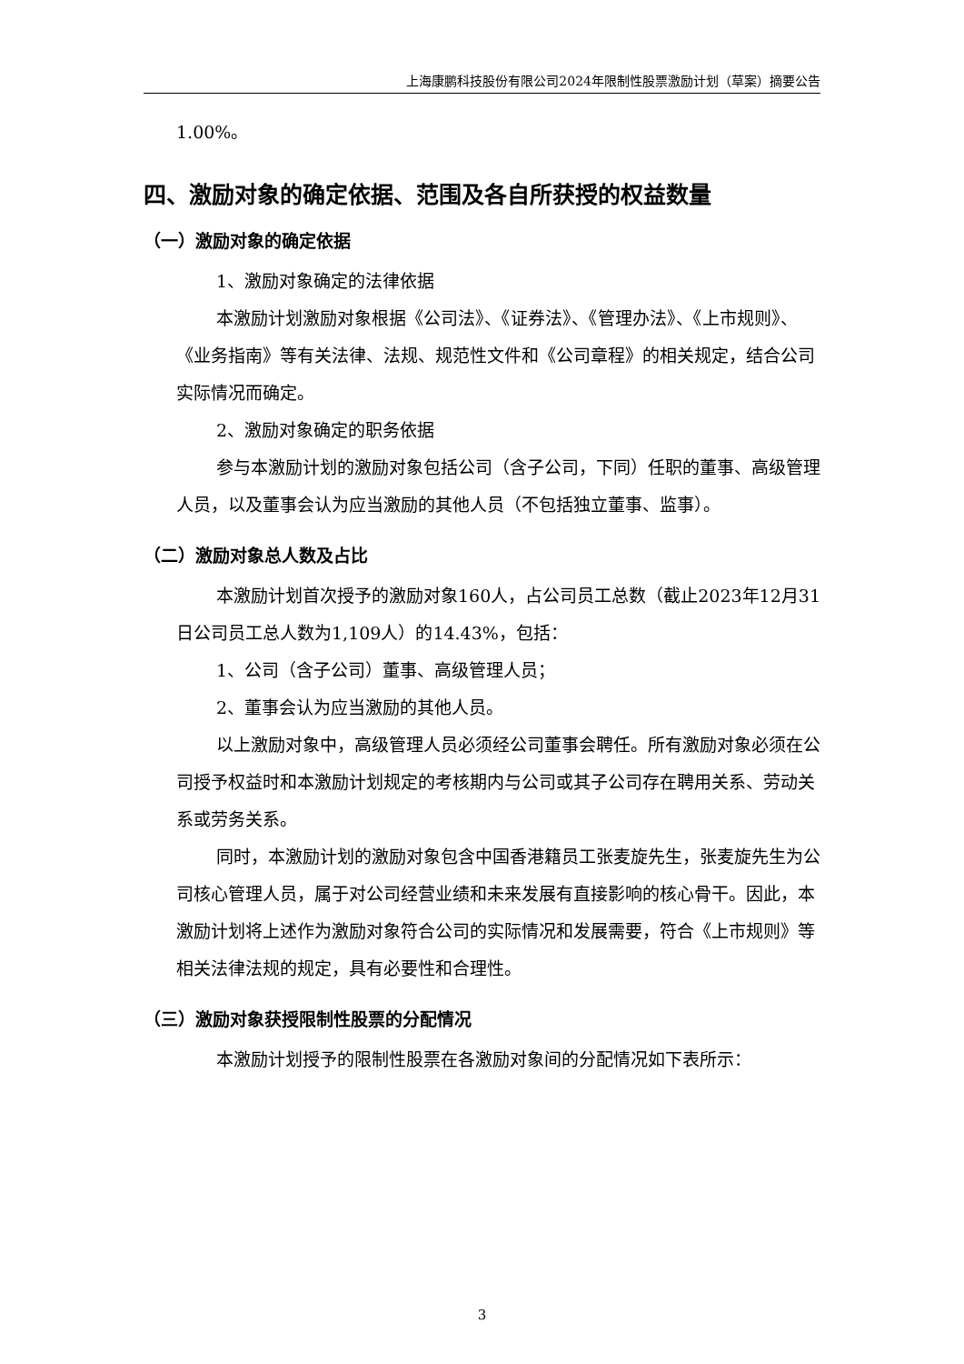上海康鹏科技股份有限公司2024年限制性股票激励计划（草案）摘要公告
1.00%。
四、激励对象的确定依据、范围及各自所获授的权益数量
（一）激励对象的确定依据
1、激励对象确定的法律依据
本激励计划激励对象根据《公司法》、《证券法》、《管理办法》、《上市规则》、《业务指南》等有关法律、法规、规范性文件和《公司章程》的相关规定，结合公司实际情况而确定。
2、激励对象确定的职务依据
参与本激励计划的激励对象包括公司（含子公司，下同）任职的董事、高级管理人员，以及董事会认为应当激励的其他人员（不包括独立董事、监事）。
（二）激励对象总人数及占比
本激励计划首次授予的激励对象160人，占公司员工总数（截止2023年12月31日公司员工总人数为1,109人）的14.43%，包括：
1、公司（含子公司）董事、高级管理人员；
2、董事会认为应当激励的其他人员。
以上激励对象中，高级管理人员必须经公司董事会聘任。所有激励对象必须在公司授予权益时和本激励计划规定的考核期内与公司或其子公司存在聘用关系、劳动关系或劳务关系。
同时，本激励计划的激励对象包含中国香港籍员工张麦旋先生，张麦旋先生为公司核心管理人员，属于对公司经营业绩和未来发展有直接影响的核心骨干。因此，本激励计划将上述作为激励对象符合公司的实际情况和发展需要，符合《上市规则》等相关法律法规的规定，具有必要性和合理性。
（三）激励对象获授限制性股票的分配情况
本激励计划授予的限制性股票在各激励对象间的分配情况如下表所示：
3